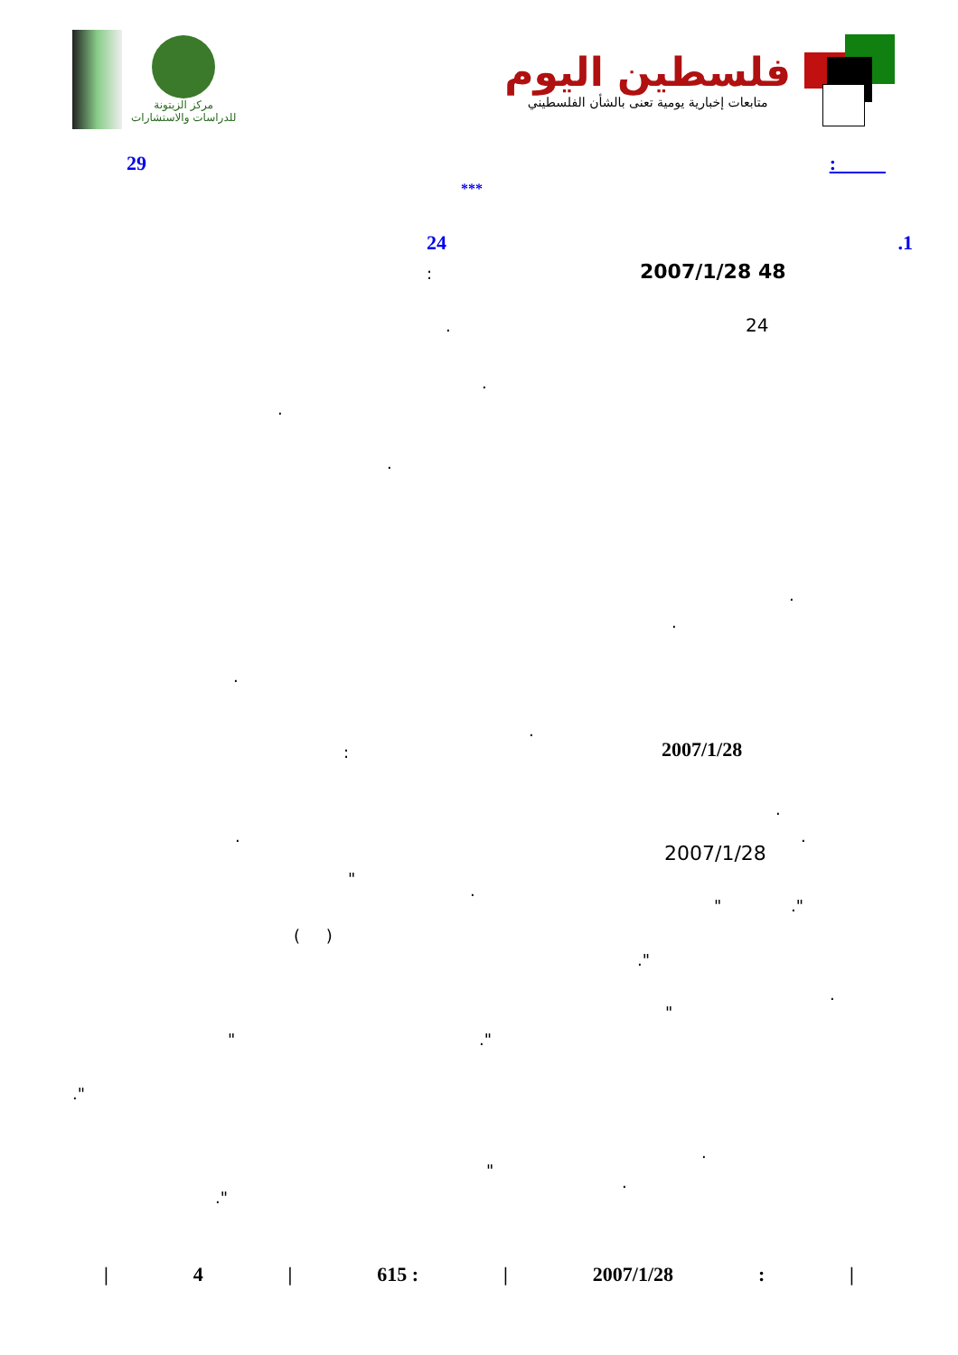مركز الزيتونة
للدراسات والاستشارات
فلسطين اليوم
متابعات إخبارية يومية تعنى بالشأن الفلسطيني
: 29
***
.1 24
2007/1/28 48
:
24
.
.
.
.
.
.
.
.
2007/1/28
:
.
.
.
2007/1/28
"
.
" ."
( )
."
.
"
" ."
."
.
"
.
."
| 4 | 615 : | 2007/1/28: |